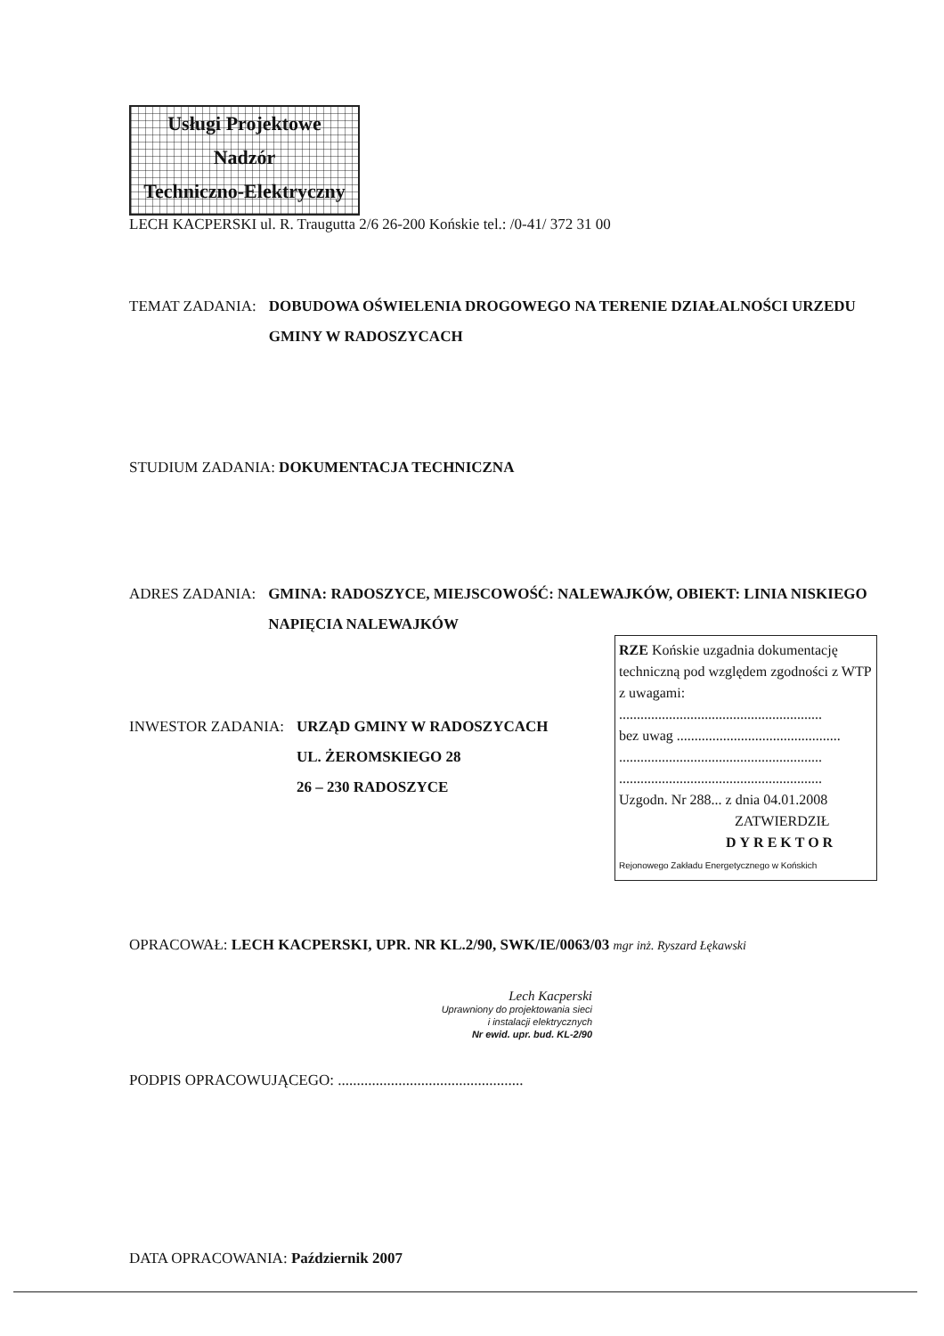Usługi Projektowe
Nadzór
Techniczno-Elektryczny
LECH KACPERSKI ul. R. Traugutta 2/6 26-200 Końskie tel.: /0-41/ 372 31 00
TEMAT ZADANIA: DOBUDOWA OŚWIELENIA DROGOWEGO NA TERENIE DZIAŁALNOŚCI URZEDU GMINY W RADOSZYCACH
STUDIUM ZADANIA: DOKUMENTACJA TECHNICZNA
ADRES ZADANIA: GMINA: RADOSZYCE, MIEJSCOWOŚĆ: NALEWAJKÓW, OBIEKT: LINIA NISKIEGO NAPIĘCIA NALEWAJKÓW
RZE Końskie uzgadnia dokumentację techniczną pod względem zgodności z WTP z uwagami:
.........................................................
bez uwag ..............................................
.........................................................
.........................................................
Uzgodn. Nr 288... z dnia 04.01.2008
ZATWIERDZIŁ
DYREKTOR
Rejonowego Zakładu Energetycznego w Końskich
INWESTOR ZADANIA: URZĄD GMINY W RADOSZYCACH
UL. ŻEROMSKIEGO 28
26 – 230 RADOSZYCE
OPRACOWAŁ: LECH KACPERSKI, UPR. NR KL.2/90, SWK/IE/0063/03 mgr inż. Ryszard Łękawski
Lech Kacperski
Uprawniony do projektowania sieci
i instalacji elektrycznych
Nr ewid. upr. bud. KL-2/90
PODPIS OPRACOWUJĄCEGO: .................................................
DATA OPRACOWANIA: Październik 2007